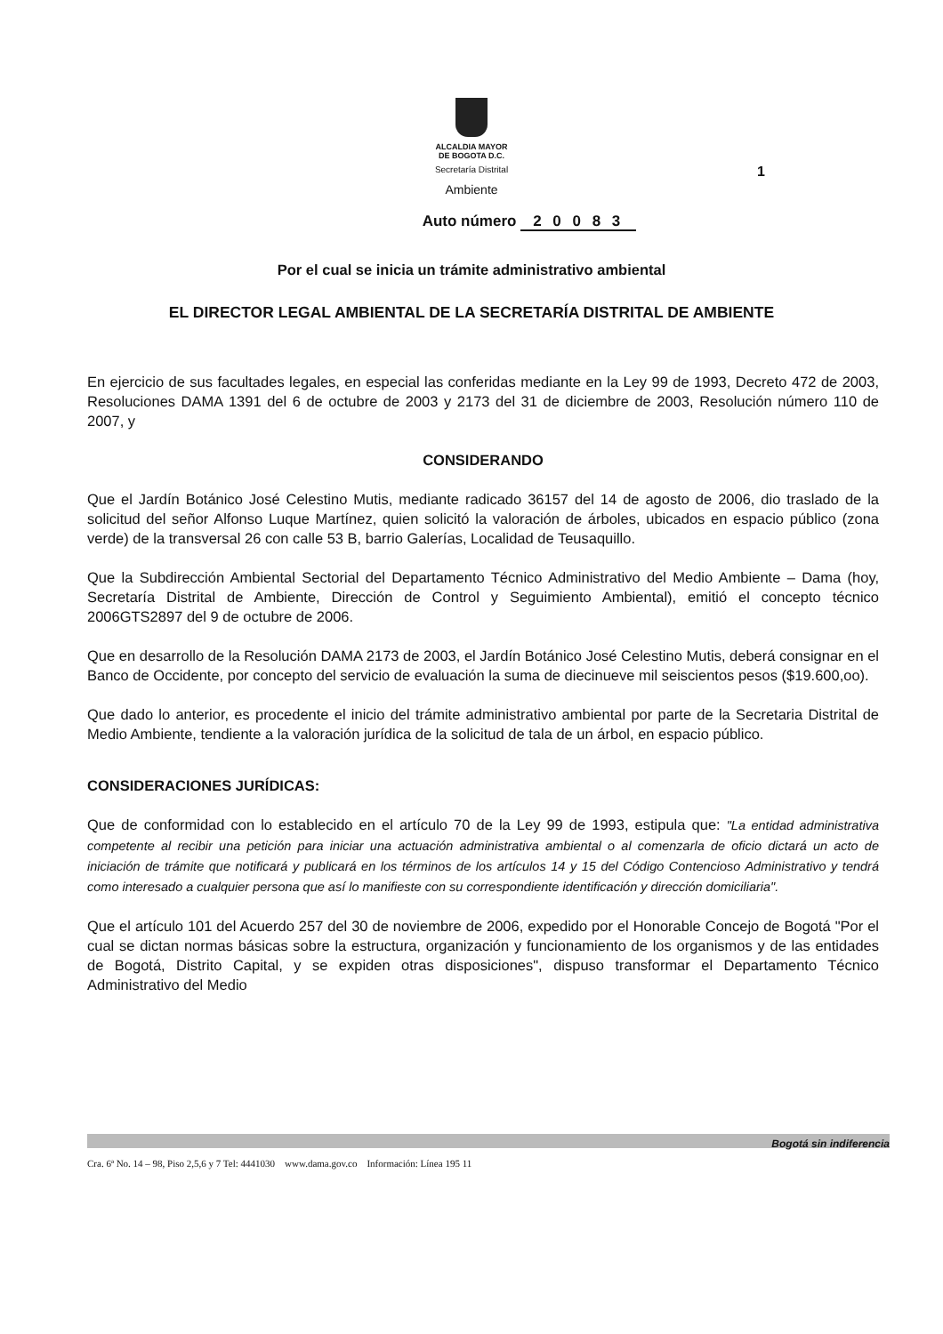ALCALDIA MAYOR
DE BOGOTA D.C.
Secretaría Distrital
Ambiente
1
Auto número 2 0 0 8 3
Por el cual se inicia un trámite administrativo ambiental
EL DIRECTOR LEGAL AMBIENTAL DE LA SECRETARÍA DISTRITAL DE AMBIENTE
En ejercicio de sus facultades legales, en especial las conferidas mediante en la Ley 99 de 1993, Decreto 472 de 2003, Resoluciones DAMA 1391 del 6 de octubre de 2003 y 2173 del 31 de diciembre de 2003, Resolución número 110 de 2007, y
CONSIDERANDO
Que el Jardín Botánico José Celestino Mutis, mediante radicado 36157 del 14 de agosto de 2006, dio traslado de la solicitud del señor Alfonso Luque Martínez, quien solicitó la valoración de árboles, ubicados en espacio público (zona verde) de la transversal 26 con calle 53 B, barrio Galerías, Localidad de Teusaquillo.
Que la Subdirección Ambiental Sectorial del Departamento Técnico Administrativo del Medio Ambiente – Dama (hoy, Secretaría Distrital de Ambiente, Dirección de Control y Seguimiento Ambiental), emitió el concepto técnico 2006GTS2897 del 9 de octubre de 2006.
Que en desarrollo de la Resolución DAMA 2173 de 2003, el Jardín Botánico José Celestino Mutis, deberá consignar en el Banco de Occidente, por concepto del servicio de evaluación la suma de diecinueve mil seiscientos pesos ($19.600,oo).
Que dado lo anterior, es procedente el inicio del trámite administrativo ambiental por parte de la Secretaria Distrital de Medio Ambiente, tendiente a la valoración jurídica de la solicitud de tala de un árbol, en espacio público.
CONSIDERACIONES JURÍDICAS:
Que de conformidad con lo establecido en el artículo 70 de la Ley 99 de 1993, estipula que: "La entidad administrativa competente al recibir una petición para iniciar una actuación administrativa ambiental o al comenzarla de oficio dictará un acto de iniciación de trámite que notificará y publicará en los términos de los artículos 14 y 15 del Código Contencioso Administrativo y tendrá como interesado a cualquier persona que así lo manifieste con su correspondiente identificación y dirección domiciliaria".
Que el artículo 101 del Acuerdo 257 del 30 de noviembre de 2006, expedido por el Honorable Concejo de Bogotá "Por el cual se dictan normas básicas sobre la estructura, organización y funcionamiento de los organismos y de las entidades de Bogotá, Distrito Capital, y se expiden otras disposiciones", dispuso transformar el Departamento Técnico Administrativo del Medio
Bogotá sin indiferencia
Cra. 6ª No. 14 – 98, Piso 2,5,6 y 7 Tel: 4441030 www.dama.gov.co Información: Línea 195 11